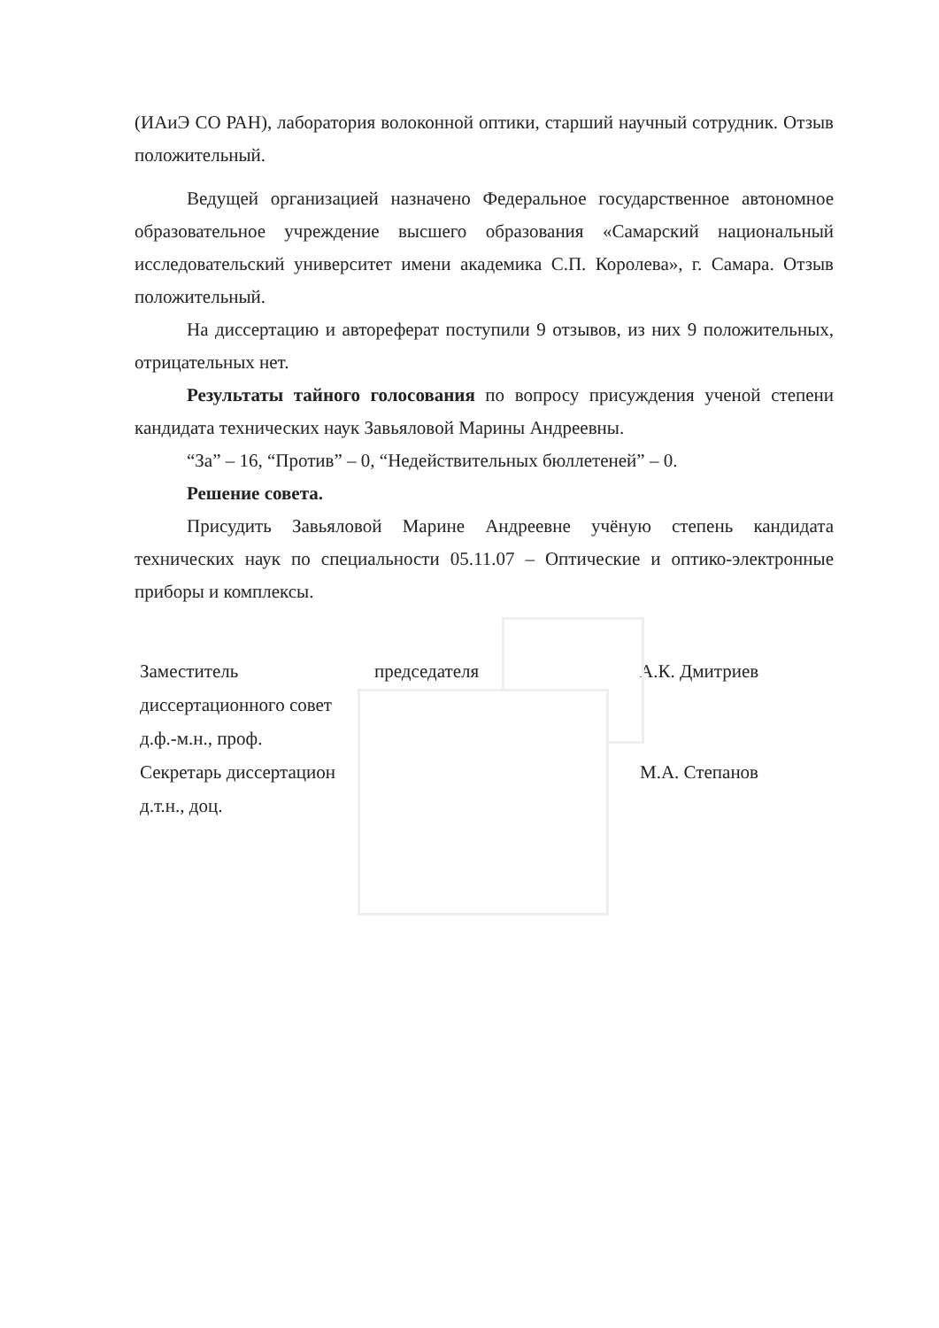(ИАиЭ СО РАН), лаборатория волоконной оптики, старший научный сотрудник. Отзыв положительный.
Ведущей организацией назначено Федеральное государственное автономное образовательное учреждение высшего образования «Самарский национальный исследовательский университет имени академика С.П. Королева», г. Самара. Отзыв положительный.
На диссертацию и автореферат поступили 9 отзывов, из них 9 положительных, отрицательных нет.
Результаты тайного голосования по вопросу присуждения ученой степени кандидата технических наук Завьяловой Марины Андреевны.
“За” – 16, “Против” – 0, “Недействительных бюллетеней” – 0.
Решение совета.
Присудить Завьяловой Марине Андреевне учёную степень кандидата технических наук по специальности 05.11.07 – Оптические и оптико-электронные приборы и комплексы.
Заместитель
диссертационного совет
д.ф.-м.н., проф.
Секретарь диссертацион
д.т.н., доц.
председателя А.К. Дмитриев
М.А. Степанов